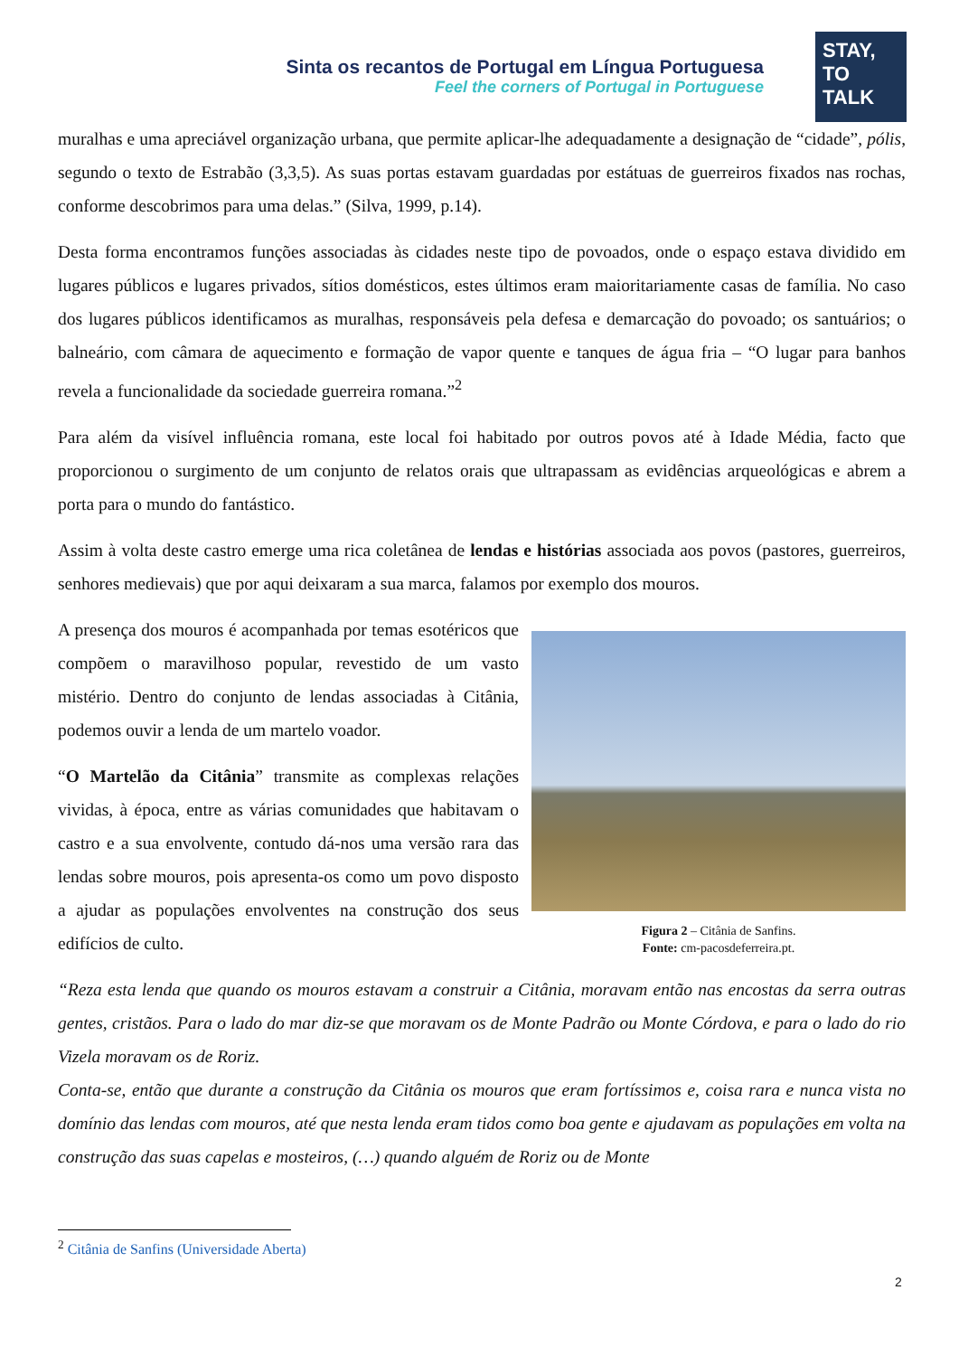Sinta os recantos de Portugal em Língua Portuguesa
Feel the corners of Portugal in Portuguese
STAY,
TO
TALK
muralhas e uma apreciável organização urbana, que permite aplicar-lhe adequadamente a designação de “cidade”, pólis, segundo o texto de Estrabão (3,3,5). As suas portas estavam guardadas por estátuas de guerreiros fixados nas rochas, conforme descobrimos para uma delas.” (Silva, 1999, p.14).
Desta forma encontramos funções associadas às cidades neste tipo de povoados, onde o espaço estava dividido em lugares públicos e lugares privados, sítios domésticos, estes últimos eram maioritariamente casas de família. No caso dos lugares públicos identificamos as muralhas, responsáveis pela defesa e demarcação do povoado; os santuários; o balneário, com câmara de aquecimento e formação de vapor quente e tanques de água fria – “O lugar para banhos revela a funcionalidade da sociedade guerreira romana.”<sup>2</sup>
Para além da visível influência romana, este local foi habitado por outros povos até à Idade Média, facto que proporcionou o surgimento de um conjunto de relatos orais que ultrapassam as evidências arqueológicas e abrem a porta para o mundo do fantástico.
Assim à volta deste castro emerge uma rica coletânea de lendas e histórias associada aos povos (pastores, guerreiros, senhores medievais) que por aqui deixaram a sua marca, falamos por exemplo dos mouros.
Figura 2 – Citânia de Sanfins.
Fonte: cm-pacosdeferreira.pt.
A presença dos mouros é acompanhada por temas esotéricos que compõem o maravilhoso popular, revestido de um vasto mistério. Dentro do conjunto de lendas associadas à Citânia, podemos ouvir a lenda de um martelo voador.
“O Martelão da Citânia” transmite as complexas relações vividas, à época, entre as várias comunidades que habitavam o castro e a sua envolvente, contudo dá-nos uma versão rara das lendas sobre mouros, pois apresenta-os como um povo disposto a ajudar as populações envolventes na construção dos seus edifícios de culto.
“Reza esta lenda que quando os mouros estavam a construir a Citânia, moravam então nas encostas da serra outras gentes, cristãos. Para o lado do mar diz-se que moravam os de Monte Padrão ou Monte Córdova, e para o lado do rio Vizela moravam os de Roriz.
Conta-se, então que durante a construção da Citânia os mouros que eram fortíssimos e, coisa rara e nunca vista no domínio das lendas com mouros, até que nesta lenda eram tidos como boa gente e ajudavam as populações em volta na construção das suas capelas e mosteiros, (…) quando alguém de Roriz ou de Monte
<sup>2</sup> Citânia de Sanfins (Universidade Aberta)
2